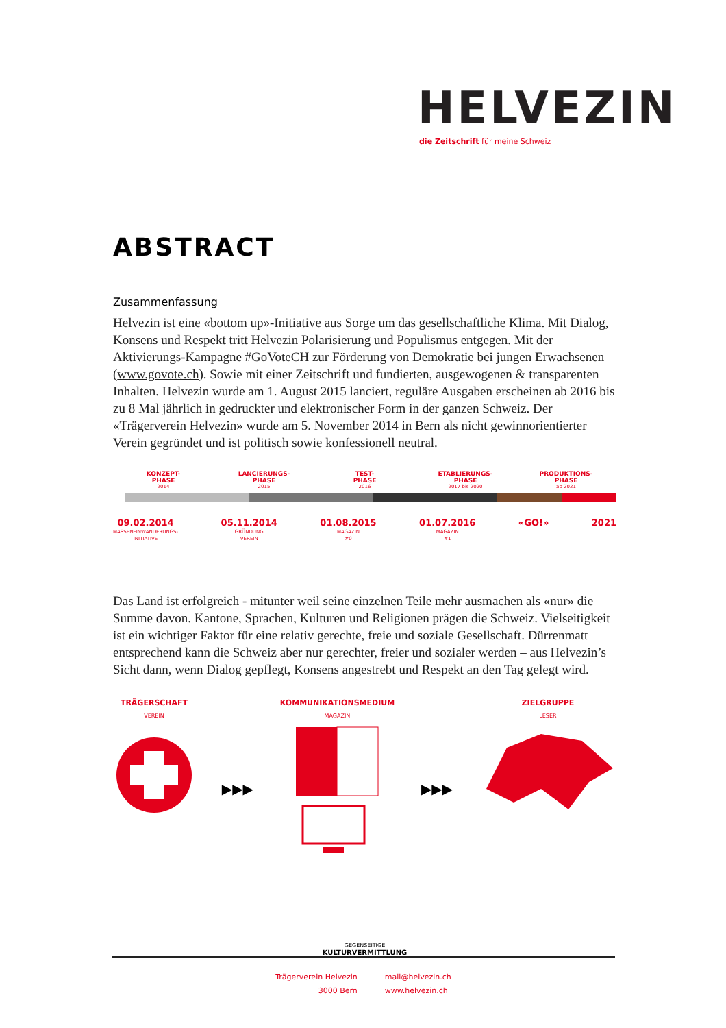HELVEZIN
die Zeitschrift für meine Schweiz
ABSTRACT
Zusammenfassung
Helvezin ist eine «bottom up»-Initiative aus Sorge um das gesellschaftliche Klima. Mit Dialog, Konsens und Respekt tritt Helvezin Polarisierung und Populismus entgegen. Mit der Aktivierungs-Kampagne #GoVoteCH zur Förderung von Demokratie bei jungen Erwachsenen (www.govote.ch). Sowie mit einer Zeitschrift und fundierten, ausgewogenen & transparenten Inhalten. Helvezin wurde am 1. August 2015 lanciert, reguläre Ausgaben erscheinen ab 2016 bis zu 8 Mal jährlich in gedruckter und elektronischer Form in der ganzen Schweiz. Der «Trägerverein Helvezin» wurde am 5. November 2014 in Bern als nicht gewinnorientierter Verein gegründet und ist politisch sowie konfessionell neutral.
KONZEPT-
PHASE
2014
LANCIERUNGS-
PHASE
2015
TEST-
PHASE
2016
ETABLIERUNGS-
PHASE
2017 bis 2020
PRODUKTIONS-
PHASE
ab 2021
09.02.2014
MASSENEINWANDERUNGS-
INITIATIVE
05.11.2014
GRÜNDUNG
VEREIN
01.08.2015
MAGAZIN
#0
01.07.2016
MAGAZIN
#1
«GO!» 2021
Das Land ist erfolgreich - mitunter weil seine einzelnen Teile mehr ausmachen als «nur» die Summe davon. Kantone, Sprachen, Kulturen und Religionen prägen die Schweiz. Vielseitigkeit ist ein wichtiger Faktor für eine relativ gerechte, freie und soziale Gesellschaft. Dürrenmatt entsprechend kann die Schweiz aber nur gerechter, freier und sozialer werden – aus Helvezin’s Sicht dann, wenn Dialog gepflegt, Konsens angestrebt und Respekt an den Tag gelegt wird.
TRÄGERSCHAFT
VEREIN
▶▶▶
KOMMUNIKATIONSMEDIUM
MAGAZIN
▶▶▶
ZIELGRUPPE
LESER
GEGENSEITIGE
KULTURVERMITTLUNG
Trägerverein Helvezin
3000 Bern
mail@helvezin.ch
www.helvezin.ch